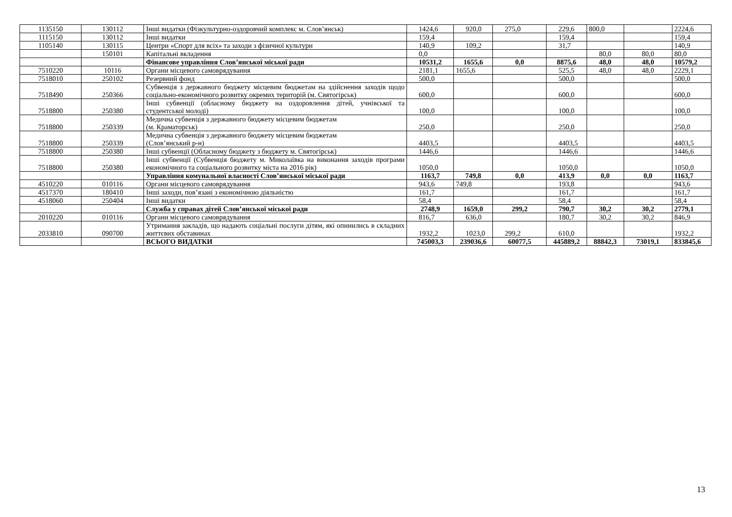| 1135150 | 130112 | Інші видатки (Фізкультурно-оздоровчий комплекс м. Слов’янськ) | 1424,6 | 920,0 | 275,0 | 229,6 | 800,0 | | 2224,6 |
| 1115150 | 130112 | Інші видатки | 159,4 | | | 159,4 | | | 159,4 |
| 1105140 | 130115 | Центри «Спорт для всіх» та заходи з фізичної культури | 140,9 | 109,2 | | 31,7 | | | 140,9 |
| | 150101 | Капітальні вкладення | 0,0 | | | | 80,0 | 80,0 | 80,0 |
| | | Фінансове управління Слов’янської міської ради | 10531,2 | 1655,6 | 0,0 | 8875,6 | 48,0 | 48,0 | 10579,2 |
| 7510220 | 10116 | Органи місцевого самоврядування | 2181,1 | 1655,6 | | 525,5 | 48,0 | 48,0 | 2229,1 |
| 7518010 | 250102 | Резервний фонд | 500,0 | | | 500,0 | | | 500,0 |
| 7518490 | 250366 | Субвенція з державного бюджету місцевим бюджетам на здійснення заходів щодо соціально-економічного розвитку окремих територій (м. Святогірськ) | 600,0 | | | 600,0 | | | 600,0 |
| 7518800 | 250380 | Інші субвенції (обласному бюджету на оздоровлення дітей, учнівської та студентської молоді) | 100,0 | | | 100,0 | | | 100,0 |
| 7518800 | 250339 | Медична субвенція з державного бюджету місцевим бюджетам (м. Краматорськ) | 250,0 | | | 250,0 | | | 250,0 |
| 7518800 | 250339 | Медична субвенція з державного бюджету місцевим бюджетам (Слов’янський р-н) | 4403,5 | | | 4403,5 | | | 4403,5 |
| 7518800 | 250380 | Інші субвенції (Обласному бюджету з бюджету м. Святогірськ) | 1446,6 | | | 1446,6 | | | 1446,6 |
| 7518800 | 250380 | Інші субвенції (Субвенція бюджету м. Миколаївка на виконання заходів програми економічного та соціального розвитку міста на 2016 рік) | 1050,0 | | | 1050,0 | | | 1050,0 |
| | | Управління комунальної власності Слов’янської міської ради | 1163,7 | 749,8 | 0,0 | 413,9 | 0,0 | 0,0 | 1163,7 |
| 4510220 | 010116 | Органи місцевого самоврядування | 943,6 | 749,8 | | 193,8 | | | 943,6 |
| 4517370 | 180410 | Інші заходи, пов’язані з економічною діяльністю | 161,7 | | | 161,7 | | | 161,7 |
| 4518060 | 250404 | Інші видатки | 58,4 | | | 58,4 | | | 58,4 |
| | | Служба у справах дітей Слов’янської міської ради | 2748,9 | 1659,0 | 299,2 | 790,7 | 30,2 | 30,2 | 2779,1 |
| 2010220 | 010116 | Органи місцевого самоврядування | 816,7 | 636,0 | | 180,7 | 30,2 | 30,2 | 846,9 |
| 2033810 | 090700 | Утримання закладів, що надають соціальні послуги дітям, які опинились в складних життєвих обставинах | 1932,2 | 1023,0 | 299,2 | 610,0 | | | 1932,2 |
| | | ВСЬОГО ВИДАТКИ | 745003,3 | 239036,6 | 60077,5 | 445889,2 | 88842,3 | 73019,1 | 833845,6 |
13